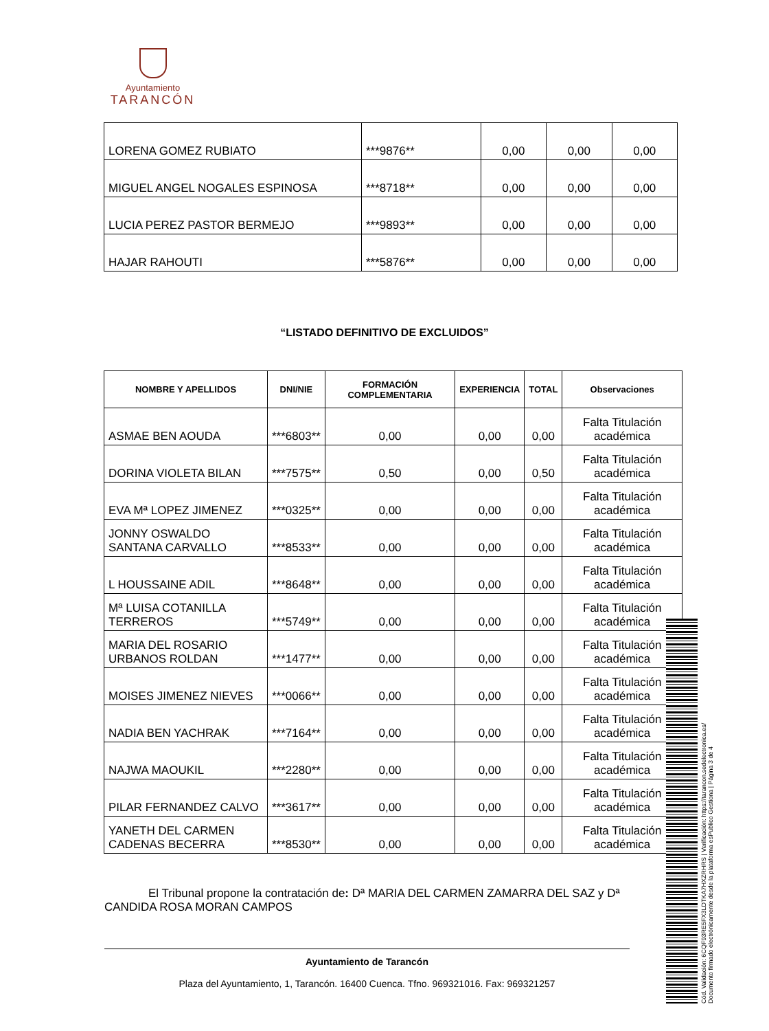Ayuntamiento
TARANCÓN
| LORENA GOMEZ RUBIATO | ***9876** | 0,00 | 0,00 | 0,00 |
| MIGUEL ANGEL NOGALES ESPINOSA | ***8718** | 0,00 | 0,00 | 0,00 |
| LUCIA PEREZ PASTOR BERMEJO | ***9893** | 0,00 | 0,00 | 0,00 |
| HAJAR RAHOUTI | ***5876** | 0,00 | 0,00 | 0,00 |
“LISTADO DEFINITIVO DE EXCLUIDOS”
| NOMBRE Y APELLIDOS | DNI/NIE | FORMACIÓN COMPLEMENTARIA | EXPERIENCIA | TOTAL | Observaciones |
| --- | --- | --- | --- | --- | --- |
| ASMAE BEN AOUDA | ***6803** | 0,00 | 0,00 | 0,00 | Falta Titulación académica |
| DORINA VIOLETA BILAN | ***7575** | 0,50 | 0,00 | 0,50 | Falta Titulación académica |
| EVA Mª LOPEZ JIMENEZ | ***0325** | 0,00 | 0,00 | 0,00 | Falta Titulación académica |
| JONNY OSWALDO SANTANA CARVALLO | ***8533** | 0,00 | 0,00 | 0,00 | Falta Titulación académica |
| L HOUSSAINE ADIL | ***8648** | 0,00 | 0,00 | 0,00 | Falta Titulación académica |
| Mª LUISA COTANILLA TERREROS | ***5749** | 0,00 | 0,00 | 0,00 | Falta Titulación académica |
| MARIA DEL ROSARIO URBANOS ROLDAN | ***1477** | 0,00 | 0,00 | 0,00 | Falta Titulación académica |
| MOISES JIMENEZ NIEVES | ***0066** | 0,00 | 0,00 | 0,00 | Falta Titulación académica |
| NADIA BEN YACHRAK | ***7164** | 0,00 | 0,00 | 0,00 | Falta Titulación académica |
| NAJWA MAOUKIL | ***2280** | 0,00 | 0,00 | 0,00 | Falta Titulación académica |
| PILAR FERNANDEZ CALVO | ***3617** | 0,00 | 0,00 | 0,00 | Falta Titulación académica |
| YANETH DEL CARMEN CADENAS BECERRA | ***8530** | 0,00 | 0,00 | 0,00 | Falta Titulación académica |
El Tribunal propone la contratación de: Dª MARIA DEL CARMEN ZAMARRA DEL SAZ y Dª CANDIDA ROSA MORAN CAMPOS
Ayuntamiento de Tarancón
Plaza del Ayuntamiento, 1, Tarancón. 16400 Cuenca. Tfno. 969321016. Fax: 969321257
Cód. Validación: 6CQF93RE5FX3LDTKA7HXZRHRS | Verificación: https://tarancon.sedelectronica.es/
Documento firmado electrónicamente desde la plataforma esPublico Gestiona | Página 3 de 4